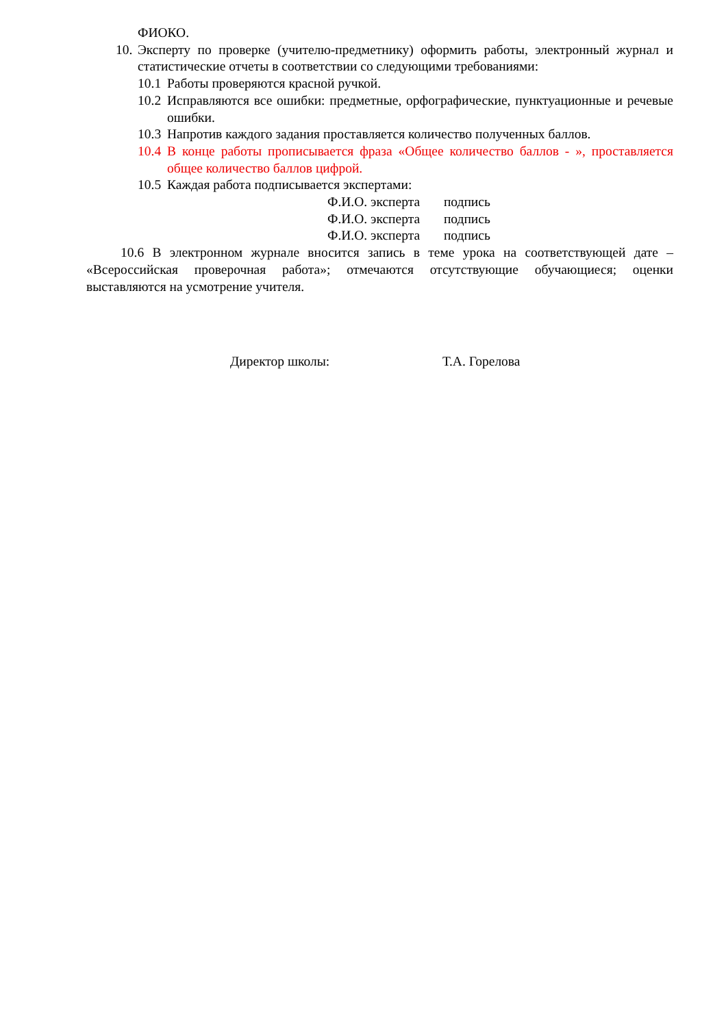ФИОКО.
10. Эксперту по проверке (учителю-предметнику) оформить работы, электронный журнал и статистические отчеты в соответствии со следующими требованиями:
10.1 Работы проверяются красной ручкой.
10.2 Исправляются все ошибки: предметные, орфографические, пунктуационные и речевые ошибки.
10.3 Напротив каждого задания проставляется количество полученных баллов.
10.4 В конце работы прописывается фраза «Общее количество баллов - », проставляется общее количество баллов цифрой.
10.5 Каждая работа подписывается экспертами:
Ф.И.О. эксперта подпись
Ф.И.О. эксперта подпись
Ф.И.О. эксперта подпись
10.6 В электронном журнале вносится запись в теме урока на соответствующей дате – «Всероссийская проверочная работа»; отмечаются отсутствующие обучающиеся; оценки выставляются на усмотрение учителя.
Директор школы: Т.А. Горелова